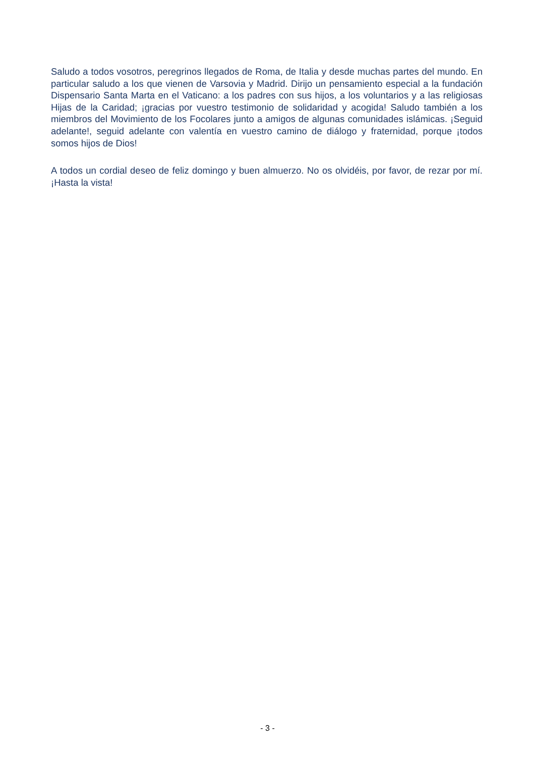Saludo a todos vosotros, peregrinos llegados de Roma, de Italia y desde muchas partes del mundo. En particular saludo a los que vienen de Varsovia y Madrid. Dirijo un pensamiento especial a la fundación Dispensario Santa Marta en el Vaticano: a los padres con sus hijos, a los voluntarios y a las religiosas Hijas de la Caridad; ¡gracias por vuestro testimonio de solidaridad y acogida! Saludo también a los miembros del Movimiento de los Focolares junto a amigos de algunas comunidades islámicas. ¡Seguid adelante!, seguid adelante con valentía en vuestro camino de diálogo y fraternidad, porque ¡todos somos hijos de Dios!
A todos un cordial deseo de feliz domingo y buen almuerzo. No os olvidéis, por favor, de rezar por mí. ¡Hasta la vista!
- 3 -